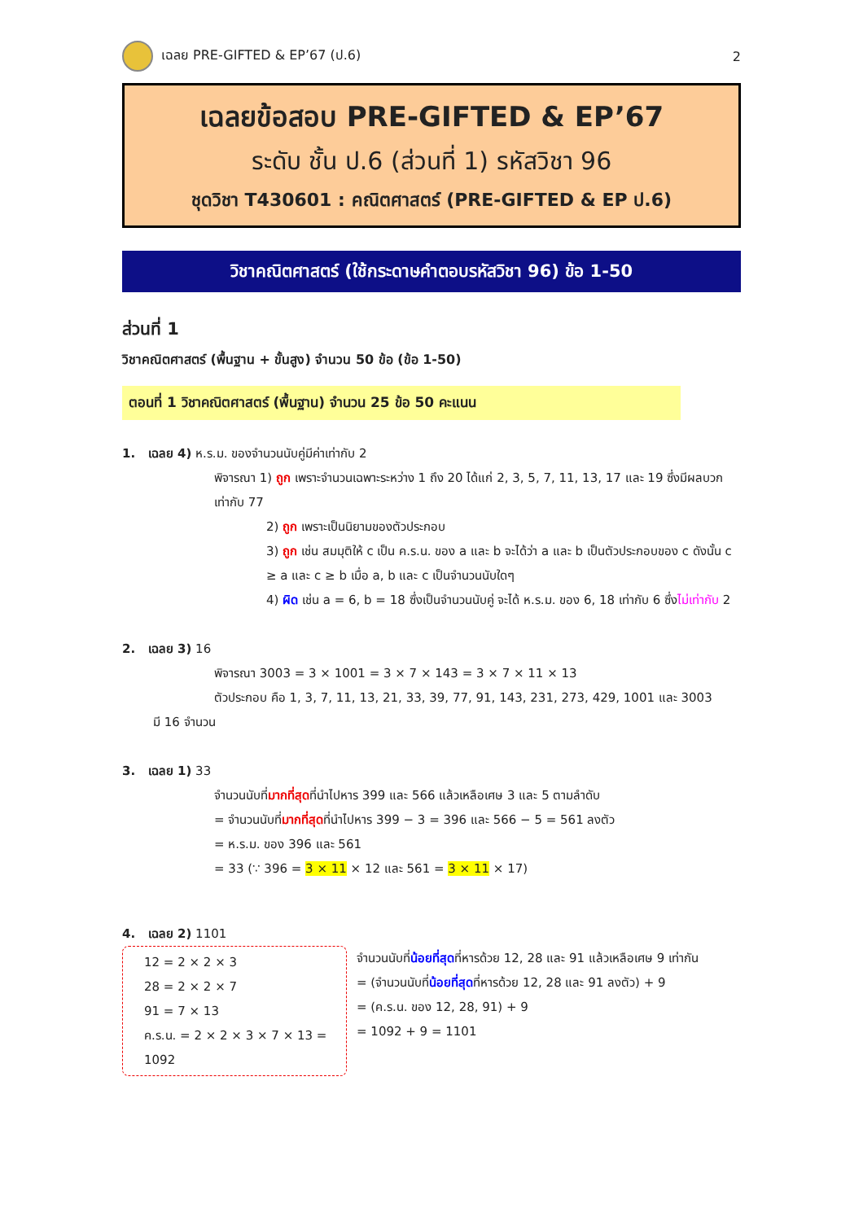เฉลย PRE-GIFTED & EP’67 (ป.6) 2
เฉลยข้อสอบ PRE-GIFTED & EP’67
ระดับ ชั้น ป.6 (ส่วนที่ 1) รหัสวิชา 96
ชุดวิชา T430601 : คณิตศาสตร์ (PRE-GIFTED & EP ป.6)
วิชาคณิตศาสตร์ (ใช้กระดาษคำตอบรหัสวิชา 96) ข้อ 1-50
ส่วนที่ 1
วิชาคณิตศาสตร์ (พื้นฐาน + ขั้นสูง) จำนวน 50 ข้อ (ข้อ 1-50)
ตอนที่ 1 วิชาคณิตศาสตร์ (พื้นฐาน) จำนวน 25 ข้อ 50 คะแนน
1. เฉลย 4) ห.ร.ม. ของจำนวนนับคู่มีค่าเท่ากับ 2
พิจารณา 1) ถูก เพราะจำนวนเฉพาะระหว่าง 1 ถึง 20 ได้แก่ 2, 3, 5, 7, 11, 13, 17 และ 19 ซึ่งมีผลบวกเท่ากับ 77
2) ถูก เพราะเป็นนิยามของตัวประกอบ
3) ถูก เช่น สมมุติให้ c เป็น ค.ร.น. ของ a และ b จะได้ว่า a และ b เป็นตัวประกอบของ c ดังนั้น c ≥ a และ c ≥ b เมื่อ a, b และ c เป็นจำนวนนับใดๆ
4) ผิด เช่น a = 6, b = 18 ซึ่งเป็นจำนวนนับคู่ จะได้ ห.ร.ม. ของ 6, 18 เท่ากับ 6 ซึ่งไม่เท่ากับ 2
2. เฉลย 3) 16
พิจารณา 3003 = 3 × 1001 = 3 × 7 × 143 = 3 × 7 × 11 × 13
ตัวประกอบ คือ 1, 3, 7, 11, 13, 21, 33, 39, 77, 91, 143, 231, 273, 429, 1001 และ 3003
มี 16 จำนวน
3. เฉลย 1) 33
จำนวนนับที่มากที่สุดที่นำไปหาร 399 และ 566 แล้วเหลือเศษ 3 และ 5 ตามลำดับ
= จำนวนนับที่มากที่สุดที่นำไปหาร 399 − 3 = 396 และ 566 − 5 = 561 ลงตัว
= ห.ร.ม. ของ 396 และ 561
= 33 (∵ 396 = 3 × 11 × 12 และ 561 = 3 × 11 × 17)
4. เฉลย 2) 1101
12 = 2 × 2 × 3
28 = 2 × 2 × 7
91 = 7 × 13
ค.ร.น. = 2 × 2 × 3 × 7 × 13 = 1092
จำนวนนับที่น้อยที่สุดที่หารด้วย 12, 28 และ 91 แล้วเหลือเศษ 9 เท่ากัน
= (จำนวนนับที่น้อยที่สุดที่หารด้วย 12, 28 และ 91 ลงตัว) + 9
= (ค.ร.น. ของ 12, 28, 91) + 9
= 1092 + 9 = 1101